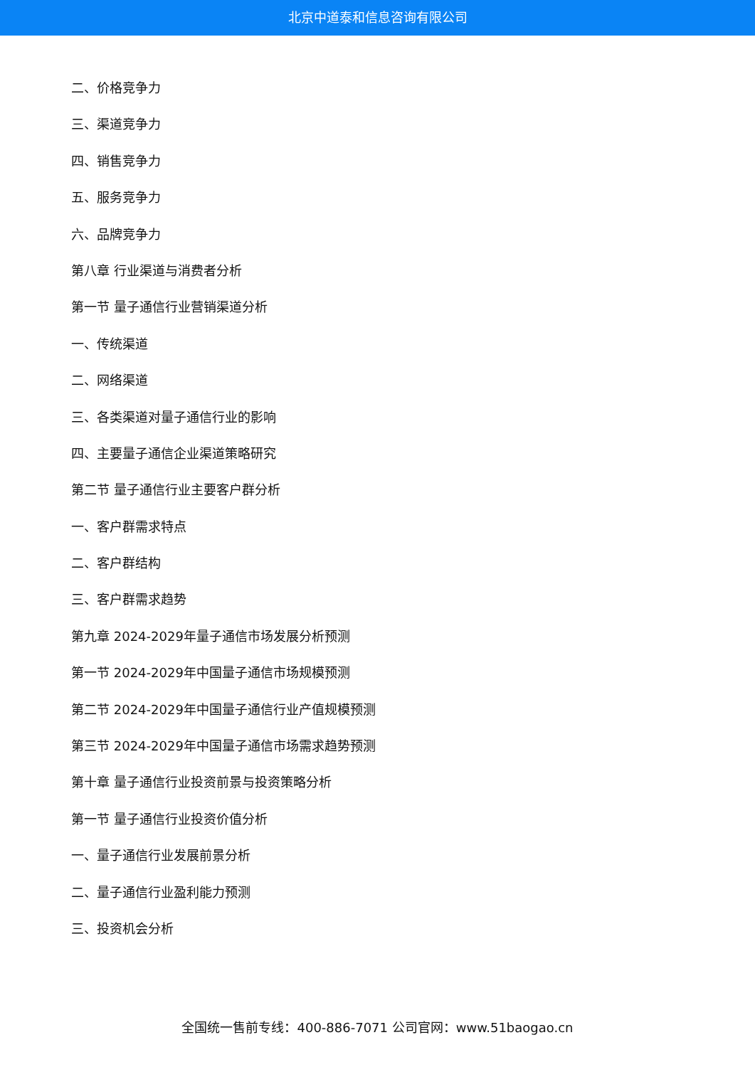北京中道泰和信息咨询有限公司
二、价格竞争力
三、渠道竞争力
四、销售竞争力
五、服务竞争力
六、品牌竞争力
第八章 行业渠道与消费者分析
第一节 量子通信行业营销渠道分析
一、传统渠道
二、网络渠道
三、各类渠道对量子通信行业的影响
四、主要量子通信企业渠道策略研究
第二节 量子通信行业主要客户群分析
一、客户群需求特点
二、客户群结构
三、客户群需求趋势
第九章 2024-2029年量子通信市场发展分析预测
第一节 2024-2029年中国量子通信市场规模预测
第二节 2024-2029年中国量子通信行业产值规模预测
第三节 2024-2029年中国量子通信市场需求趋势预测
第十章 量子通信行业投资前景与投资策略分析
第一节 量子通信行业投资价值分析
一、量子通信行业发展前景分析
二、量子通信行业盈利能力预测
三、投资机会分析
全国统一售前专线：400-886-7071 公司官网：www.51baogao.cn